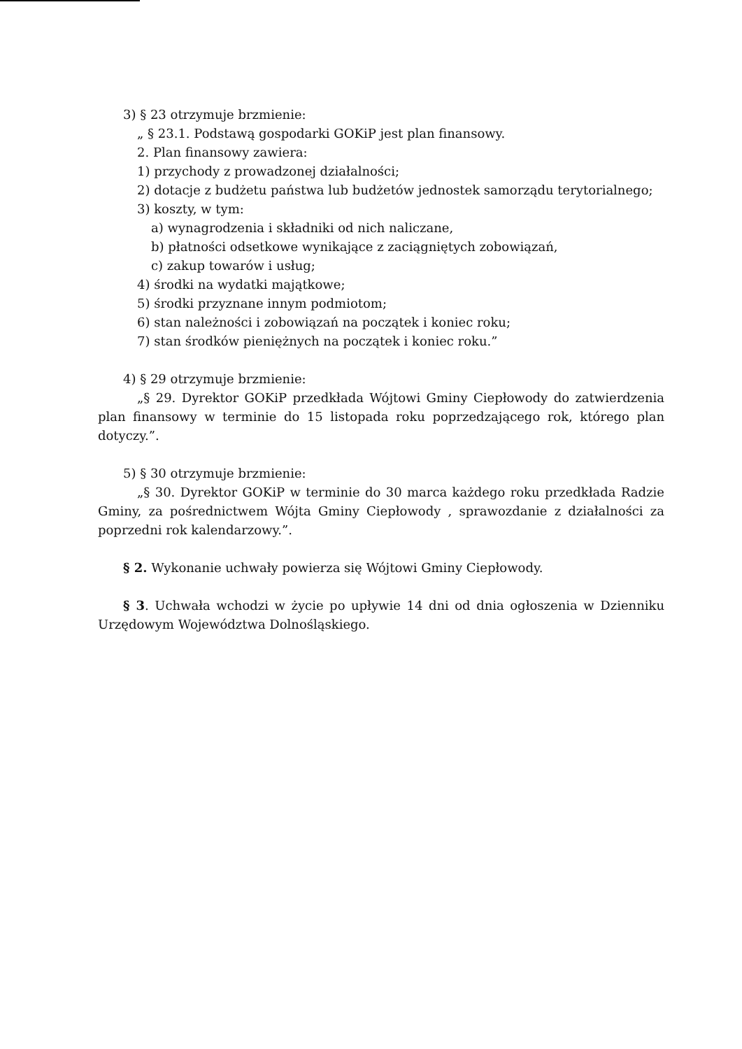3) § 23 otrzymuje brzmienie:
„ § 23.1. Podstawą gospodarki GOKiP jest plan finansowy.
2. Plan finansowy zawiera:
1) przychody z prowadzonej działalności;
2) dotacje z budżetu państwa lub budżetów jednostek samorządu terytorialnego;
3) koszty, w tym:
a) wynagrodzenia i składniki od nich naliczane,
b) płatności odsetkowe wynikające z zaciągniętych zobowiązań,
c) zakup towarów i usług;
4) środki na wydatki majątkowe;
5) środki przyznane innym podmiotom;
6) stan należności i zobowiązań na początek i koniec roku;
7) stan środków pieniężnych na początek i koniec roku.”
4) § 29 otrzymuje brzmienie:
„§ 29. Dyrektor GOKiP przedkłada Wójtowi Gminy Ciepłowody do zatwierdzenia plan finansowy w terminie do 15 listopada roku poprzedzającego rok, którego plan dotyczy.”.
5) § 30 otrzymuje brzmienie:
„§ 30. Dyrektor GOKiP w terminie do 30 marca każdego roku przedkłada Radzie Gminy, za pośrednictwem Wójta Gminy Ciepłowody , sprawozdanie z działalności za poprzedni rok kalendarzowy.”.
§ 2. Wykonanie uchwały powierza się Wójtowi Gminy Ciepłowody.
§ 3. Uchwała wchodzi w życie po upływie 14 dni od dnia ogłoszenia w Dzienniku Urzędowym Województwa Dolnośląskiego.